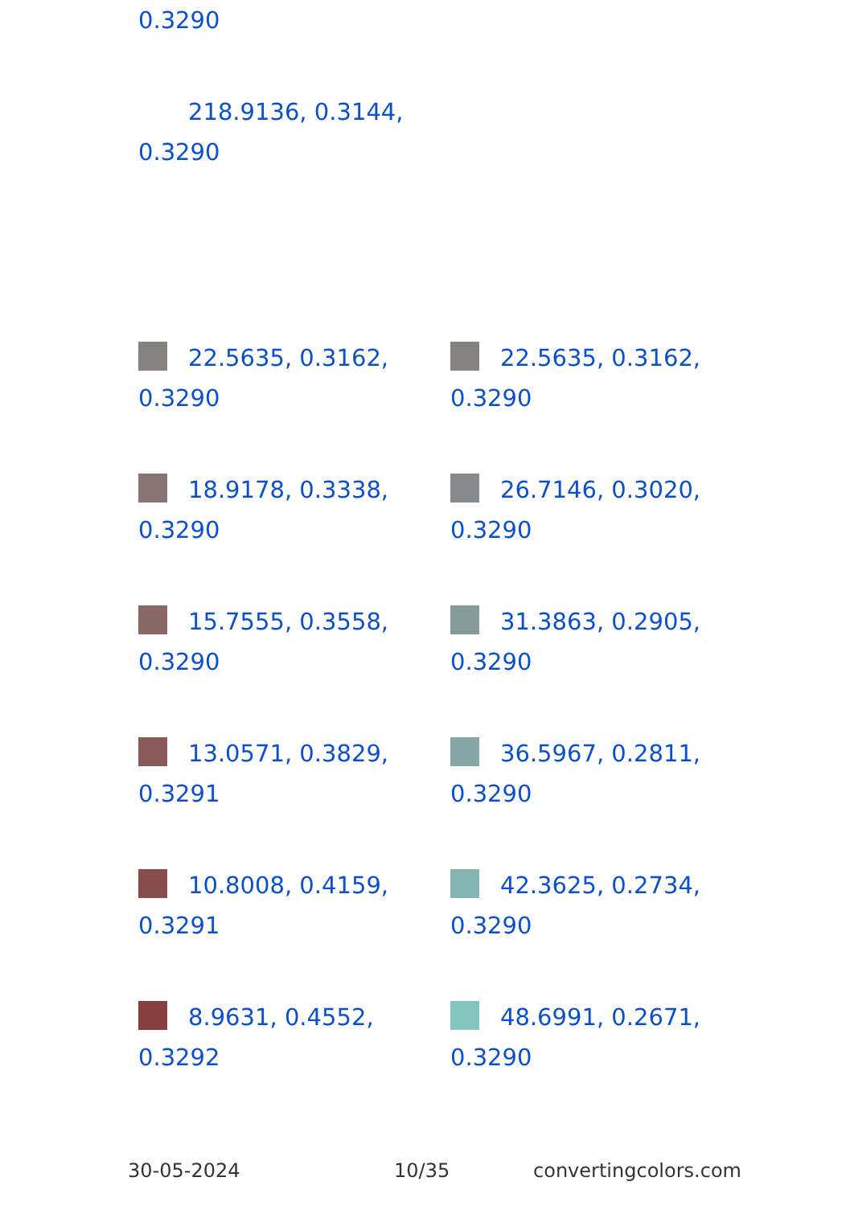0.3290
218.9136, 0.3144, 0.3290
22.5635, 0.3162, 0.3290
22.5635, 0.3162, 0.3290
18.9178, 0.3338, 0.3290
26.7146, 0.3020, 0.3290
15.7555, 0.3558, 0.3290
31.3863, 0.2905, 0.3290
13.0571, 0.3829, 0.3291
36.5967, 0.2811, 0.3290
10.8008, 0.4159, 0.3291
42.3625, 0.2734, 0.3290
8.9631, 0.4552, 0.3292
48.6991, 0.2671, 0.3290
30-05-2024 10/35 convertingcolors.com